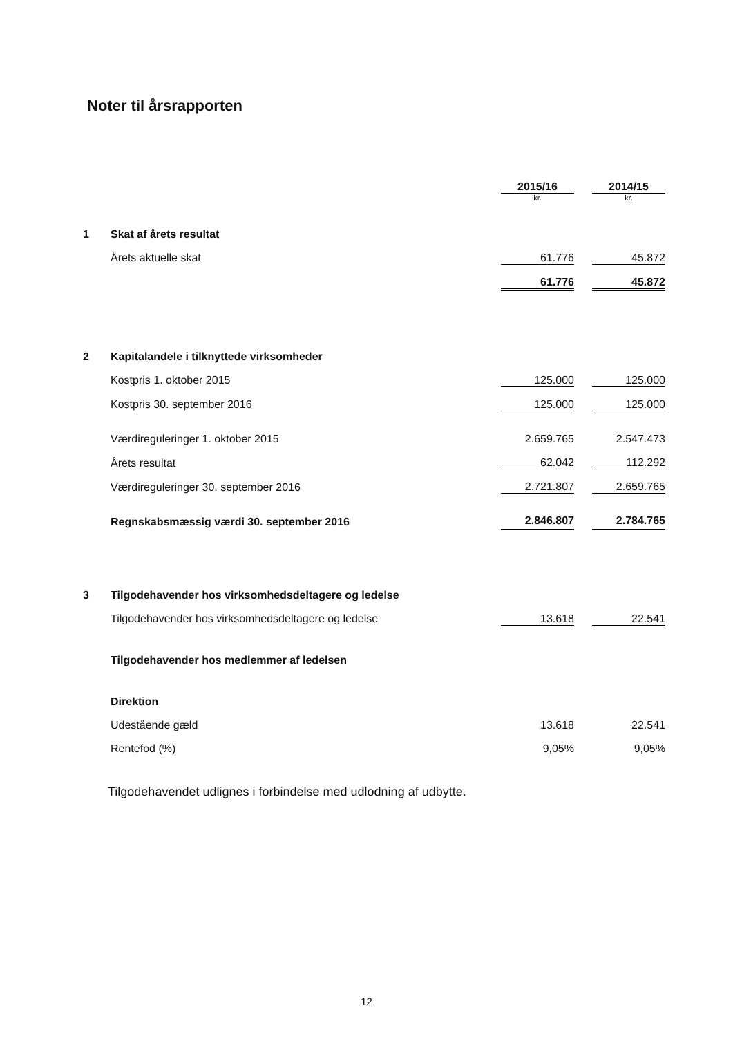Noter til årsrapporten
| | | 2015/16 | | 2014/15 |
| | | kr. | | kr. |
| 1 | Skat af årets resultat | | | |
| | Årets aktuelle skat | 61.776 | | 45.872 |
| | | 61.776 | | 45.872 |
| 2 | Kapitalandele i tilknyttede virksomheder | | | |
| | Kostpris 1. oktober 2015 | 125.000 | | 125.000 |
| | Kostpris 30. september 2016 | 125.000 | | 125.000 |
| | Værdireguleringer 1. oktober 2015 | 2.659.765 | | 2.547.473 |
| | Årets resultat | 62.042 | | 112.292 |
| | Værdireguleringer 30. september 2016 | 2.721.807 | | 2.659.765 |
| | Regnskabsmæssig værdi 30. september 2016 | 2.846.807 | | 2.784.765 |
| 3 | Tilgodehavender hos virksomhedsdeltagere og ledelse | | | |
| | Tilgodehavender hos virksomhedsdeltagere og ledelse | 13.618 | | 22.541 |
| | Tilgodehavender hos medlemmer af ledelsen | | | |
| | Direktion | | | |
| | Udestående gæld | 13.618 | | 22.541 |
| | Rentefod (%) | 9,05% | | 9,05% |
Tilgodehavendet udlignes i forbindelse med udlodning af udbytte.
12